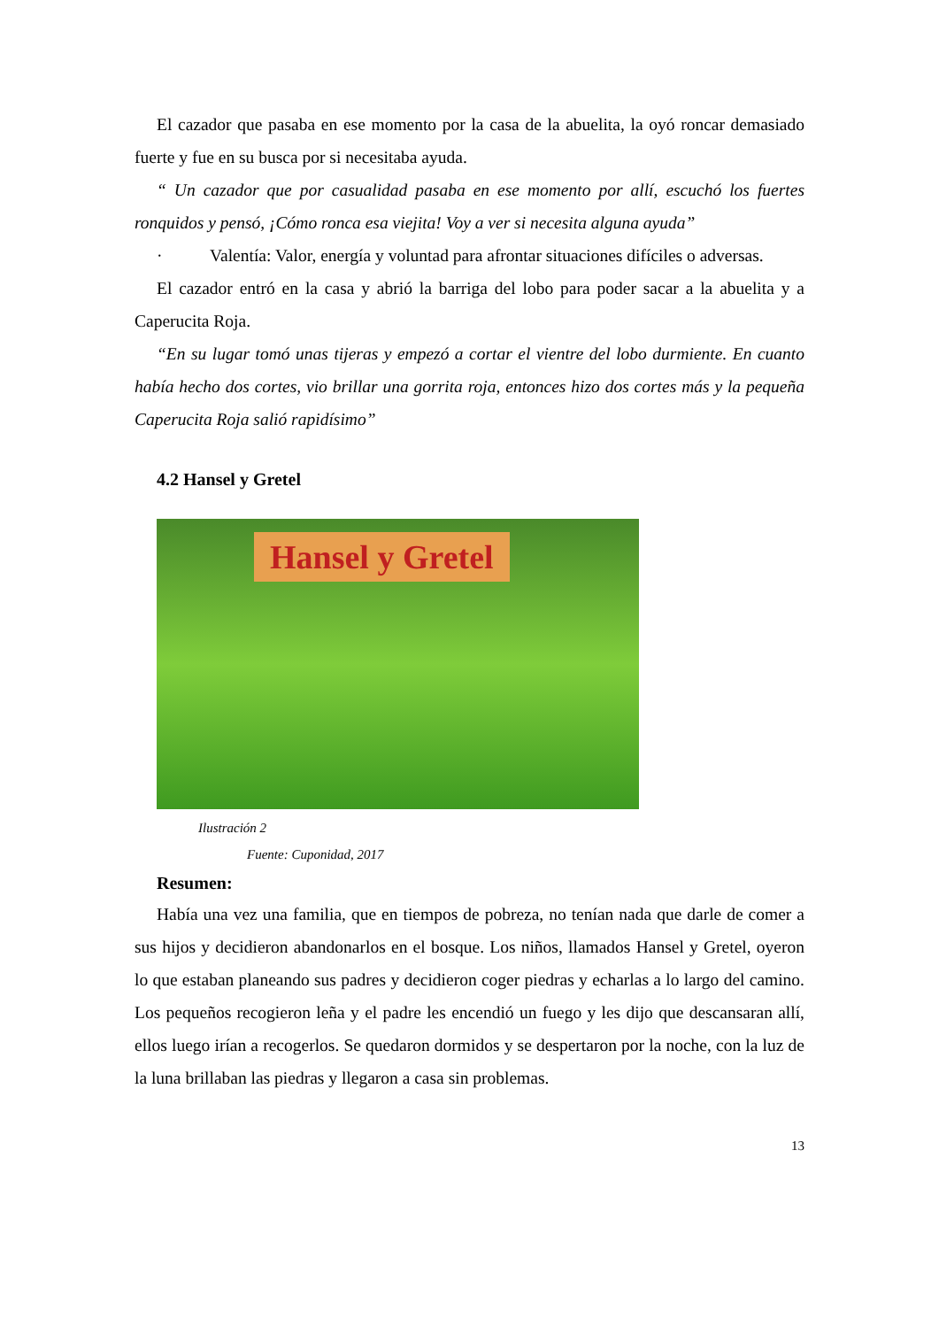El cazador que pasaba en ese momento por la casa de la abuelita, la oyó roncar demasiado fuerte y fue en su busca por si necesitaba ayuda.
“ Un cazador que por casualidad pasaba en ese momento por allí, escuchó los fuertes ronquidos y pensó, ¡Cómo ronca esa viejita! Voy a ver si necesita alguna ayuda”
· Valentía: Valor, energía y voluntad para afrontar situaciones difíciles o adversas.
El cazador entró en la casa y abrió la barriga del lobo para poder sacar a la abuelita y a Caperucita Roja.
“En su lugar tomó unas tijeras y empezó a cortar el vientre del lobo durmiente. En cuanto había hecho dos cortes, vio brillar una gorrita roja, entonces hizo dos cortes más y la pequeña Caperucita Roja salió rapidísimo”
4.2 Hansel y Gretel
Hansel y Gretel
Ilustración 2
Fuente: Cuponidad, 2017
Resumen:
Había una vez una familia, que en tiempos de pobreza, no tenían nada que darle de comer a sus hijos y decidieron abandonarlos en el bosque. Los niños, llamados Hansel y Gretel, oyeron lo que estaban planeando sus padres y decidieron coger piedras y echarlas a lo largo del camino. Los pequeños recogieron leña y el padre les encendió un fuego y les dijo que descansaran allí, ellos luego irían a recogerlos. Se quedaron dormidos y se despertaron por la noche, con la luz de la luna brillaban las piedras y llegaron a casa sin problemas.
13